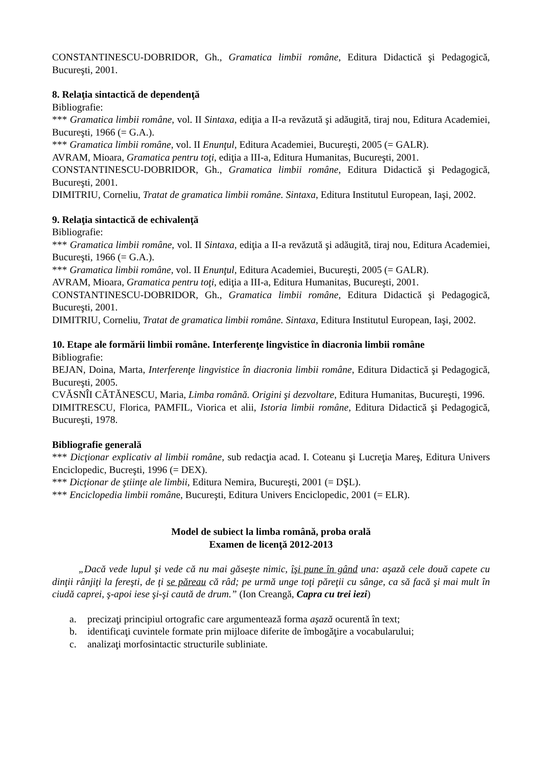CONSTANTINESCU-DOBRIDOR, Gh., Gramatica limbii române, Editura Didactică şi Pedagogică, Bucureşti, 2001.
8. Relaţia sintactică de dependenţă
Bibliografie:
*** Gramatica limbii române, vol. II Sintaxa, ediţia a II-a revăzută şi adăugită, tiraj nou, Editura Academiei, Bucureşti, 1966 (= G.A.).
*** Gramatica limbii române, vol. II Enunţul, Editura Academiei, Bucureşti, 2005 (= GALR).
AVRAM, Mioara, Gramatica pentru toţi, ediţia a III-a, Editura Humanitas, Bucureşti, 2001.
CONSTANTINESCU-DOBRIDOR, Gh., Gramatica limbii române, Editura Didactică şi Pedagogică, Bucureşti, 2001.
DIMITRIU, Corneliu, Tratat de gramatica limbii române. Sintaxa, Editura Institutul European, Iaşi, 2002.
9. Relaţia sintactică de echivalenţă
Bibliografie:
*** Gramatica limbii române, vol. II Sintaxa, ediţia a II-a revăzută şi adăugită, tiraj nou, Editura Academiei, Bucureşti, 1966 (= G.A.).
*** Gramatica limbii române, vol. II Enunţul, Editura Academiei, Bucureşti, 2005 (= GALR).
AVRAM, Mioara, Gramatica pentru toţi, ediţia a III-a, Editura Humanitas, Bucureşti, 2001.
CONSTANTINESCU-DOBRIDOR, Gh., Gramatica limbii române, Editura Didactică şi Pedagogică, Bucureşti, 2001.
DIMITRIU, Corneliu, Tratat de gramatica limbii române. Sintaxa, Editura Institutul European, Iaşi, 2002.
10. Etape ale formării limbii române. Interferenţe lingvistice în diacronia limbii române
Bibliografie:
BEJAN, Doina, Marta, Interferenţe lingvistice în diacronia limbii române, Editura Didactică şi Pedagogică, Bucureşti, 2005.
CVĂSNÎI CĂTĂNESCU, Maria, Limba română. Origini şi dezvoltare, Editura Humanitas, Bucureşti, 1996.
DIMITRESCU, Florica, PAMFIL, Viorica et alii, Istoria limbii române, Editura Didactică şi Pedagogică, Bucureşti, 1978.
Bibliografie generală
*** Dicţionar explicativ al limbii române, sub redacţia acad. I. Coteanu şi Lucreţia Mareş, Editura Univers Enciclopedic, Bucreşti, 1996 (= DEX).
*** Dicţionar de ştiinţe ale limbii, Editura Nemira, Bucureşti, 2001 (= DŞL).
*** Enciclopedia limbii române, Bucureşti, Editura Univers Enciclopedic, 2001 (= ELR).
Model de subiect la limba română, proba orală
Examen de licenţă 2012-2013
„Dacă vede lupul şi vede că nu mai găseşte nimic, îşi pune în gând una: aşază cele două capete cu dinţii rânjiţi la fereşti, de ţi se păreau că râd; pe urmă unge toţi păreţii cu sânge, ca să facă şi mai mult în ciudă caprei, ş-apoi iese şi-şi caută de drum.” (Ion Creangă, Capra cu trei iezi)
a. precizaţi principiul ortografic care argumentează forma aşază ocurentă în text;
b. identificaţi cuvintele formate prin mijloace diferite de îmbogăţire a vocabularului;
c. analizaţi morfosintactic structurile subliniate.